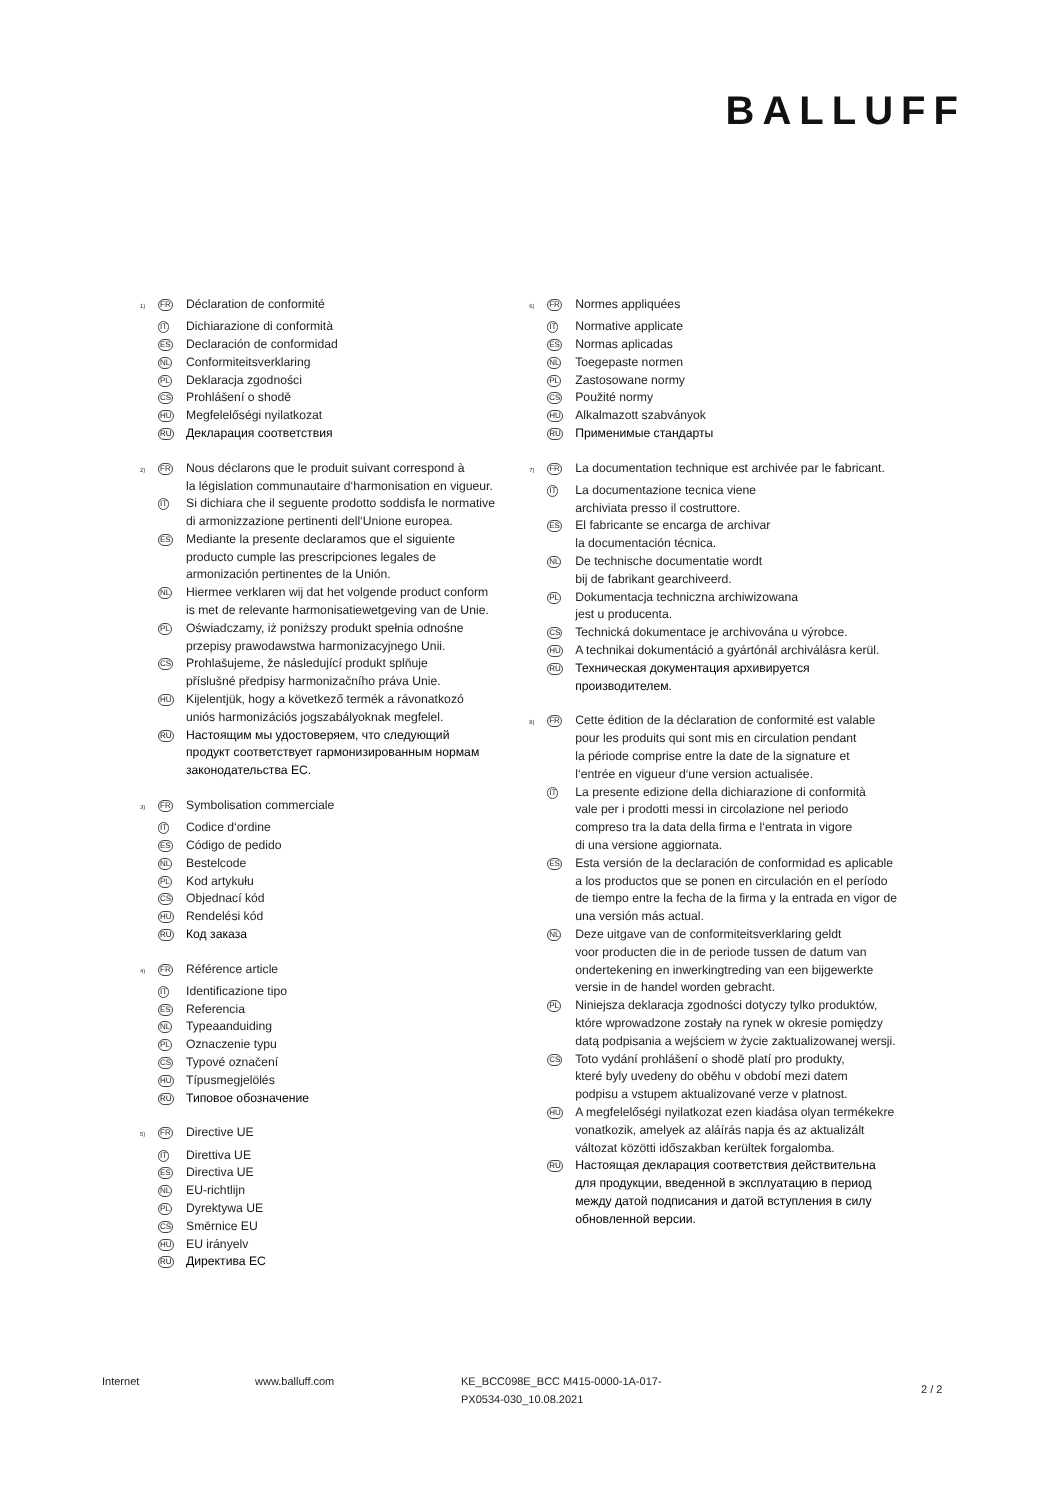BALLUFF
<sup>1)</sup>
FR
Déclaration de conformité
IT
Dichiarazione di conformità
ES
Declaración de conformidad
NL
Conformiteitsverklaring
PL
Deklaracja zgodności
CS
Prohlášení o shodě
HU
Megfelelőségi nyilatkozat
RU
Декларация соответствия
<sup>2)</sup>
FR
Nous déclarons que le produit suivant correspond à
la législation communautaire d‘harmonisation en vigueur.
IT
Si dichiara che il seguente prodotto soddisfa le normative
di armonizzazione pertinenti dell‘Unione europea.
ES
Mediante la presente declaramos que el siguiente
producto cumple las prescripciones legales de
armonización pertinentes de la Unión.
NL
Hiermee verklaren wij dat het volgende product conform
is met de relevante harmonisatiewetgeving van de Unie.
PL
Oświadczamy, iż poniższy produkt spełnia odnośne
przepisy prawodawstwa harmonizacyjnego Unii.
CS
Prohlašujeme, že následující produkt splňuje
příslušné předpisy harmonizačního práva Unie.
HU
Kijelentjük, hogy a következő termék a rávonatkozó
uniós harmonizációs jogszabályoknak megfelel.
RU
Настоящим мы удостоверяем, что следующий
продукт соответствует гармонизированным нормам
законодательства ЕС.
<sup>3)</sup>
FR
Symbolisation commerciale
IT
Codice d‘ordine
ES
Código de pedido
NL
Bestelcode
PL
Kod artykułu
CS
Objednací kód
HU
Rendelési kód
RU
Код заказа
<sup>4)</sup>
FR
Référence article
IT
Identificazione tipo
ES
Referencia
NL
Typeaanduiding
PL
Oznaczenie typu
CS
Typové označení
HU
Típusmegjelölés
RU
Типовое обозначение
<sup>5)</sup>
FR
Directive UE
IT
Direttiva UE
ES
Directiva UE
NL
EU-richtlijn
PL
Dyrektywa UE
CS
Směrnice EU
HU
EU irányelv
RU
Директива ЕС
<sup>6)</sup>
FR
Normes appliquées
IT
Normative applicate
ES
Normas aplicadas
NL
Toegepaste normen
PL
Zastosowane normy
CS
Použité normy
HU
Alkalmazott szabványok
RU
Применимые стандарты
<sup>7)</sup>
FR
La documentation technique est archivée par le fabricant.
IT
La documentazione tecnica viene
archiviata presso il costruttore.
ES
El fabricante se encarga de archivar
la documentación técnica.
NL
De technische documentatie wordt
bij de fabrikant gearchiveerd.
PL
Dokumentacja techniczna archiwizowana
jest u producenta.
CS
Technická dokumentace je archivována u výrobce.
HU
A technikai dokumentáció a gyártónál archiválásra kerül.
RU
Техническая документация архивируется
производителем.
<sup>8)</sup>
FR
Cette édition de la déclaration de conformité est valable
pour les produits qui sont mis en circulation pendant
la période comprise entre la date de la signature et
l‘entrée en vigueur d‘une version actualisée.
IT
La presente edizione della dichiarazione di conformità
vale per i prodotti messi in circolazione nel periodo
compreso tra la data della firma e l‘entrata in vigore
di una versione aggiornata.
ES
Esta versión de la declaración de conformidad es aplicable
a los productos que se ponen en circulación en el período
de tiempo entre la fecha de la firma y la entrada en vigor de
una versión más actual.
NL
Deze uitgave van de conformiteitsverklaring geldt
voor producten die in de periode tussen de datum van
ondertekening en inwerkingtreding van een bijgewerkte
versie in de handel worden gebracht.
PL
Niniejsza deklaracja zgodności dotyczy tylko produktów,
które wprowadzone zostały na rynek w okresie pomiędzy
datą podpisania a wejściem w życie zaktualizowanej wersji.
CS
Toto vydání prohlášení o shodě platí pro produkty,
které byly uvedeny do oběhu v období mezi datem
podpisu a vstupem aktualizované verze v platnost.
HU
A megfelelőségi nyilatkozat ezen kiadása olyan termékekre
vonatkozik, amelyek az aláírás napja és az aktualizált
változat közötti időszakban kerültek forgalomba.
RU
Настоящая декларация соответствия действительна
для продукции, введенной в эксплуатацию в период
между датой подписания и датой вступления в силу
обновленной версии.
Internet www.balluff.com KE_BCC098E_BCC M415-0000-1A-017-
PX0534-030_10.08.2021
2 / 2